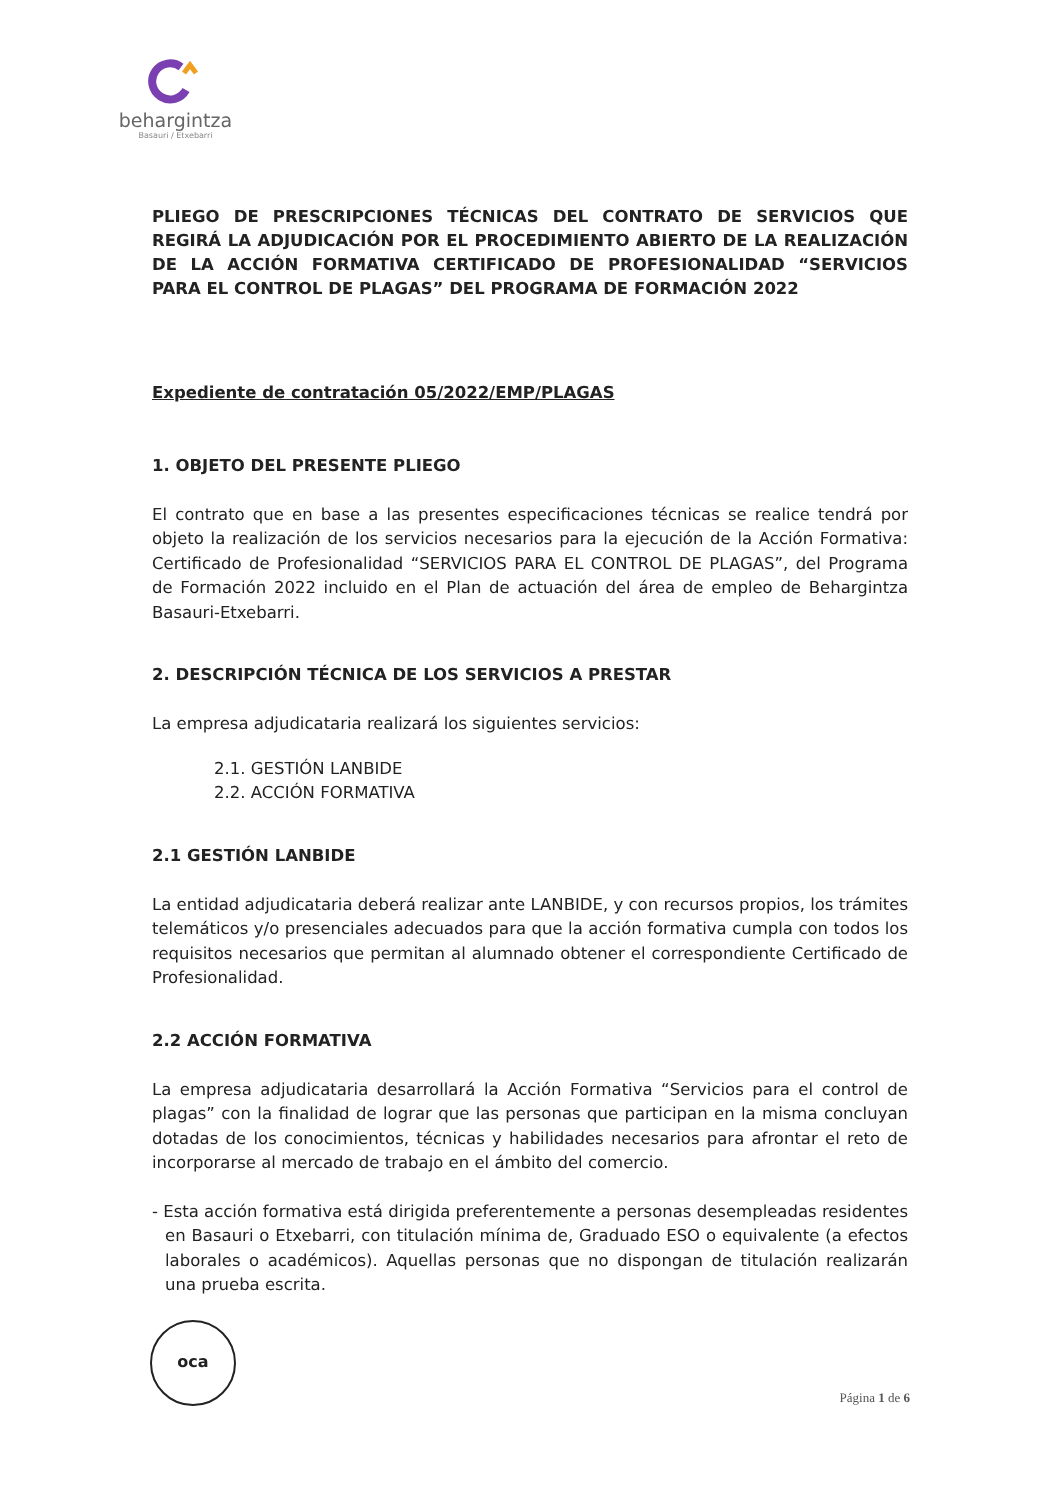behargintza
Basauri / Etxebarri
PLIEGO DE PRESCRIPCIONES TÉCNICAS DEL CONTRATO DE SERVICIOS QUE REGIRÁ LA ADJUDICACIÓN POR EL PROCEDIMIENTO ABIERTO DE LA REALIZACIÓN DE LA ACCIÓN FORMATIVA CERTIFICADO DE PROFESIONALIDAD “SERVICIOS PARA EL CONTROL DE PLAGAS” DEL PROGRAMA DE FORMACIÓN 2022
Expediente de contratación 05/2022/EMP/PLAGAS
1. OBJETO DEL PRESENTE PLIEGO
El contrato que en base a las presentes especificaciones técnicas se realice tendrá por objeto la realización de los servicios necesarios para la ejecución de la Acción Formativa: Certificado de Profesionalidad “SERVICIOS PARA EL CONTROL DE PLAGAS”, del Programa de Formación 2022 incluido en el Plan de actuación del área de empleo de Behargintza Basauri-Etxebarri.
2. DESCRIPCIÓN TÉCNICA DE LOS SERVICIOS A PRESTAR
La empresa adjudicataria realizará los siguientes servicios:
2.1. GESTIÓN LANBIDE
2.2. ACCIÓN FORMATIVA
2.1 GESTIÓN LANBIDE
La entidad adjudicataria deberá realizar ante LANBIDE, y con recursos propios, los trámites telemáticos y/o presenciales adecuados para que la acción formativa cumpla con todos los requisitos necesarios que permitan al alumnado obtener el correspondiente Certificado de Profesionalidad.
2.2 ACCIÓN FORMATIVA
La empresa adjudicataria desarrollará la Acción Formativa “Servicios para el control de plagas” con la finalidad de lograr que las personas que participan en la misma concluyan dotadas de los conocimientos, técnicas y habilidades necesarios para afrontar el reto de incorporarse al mercado de trabajo en el ámbito del comercio.
- Esta acción formativa está dirigida preferentemente a personas desempleadas residentes en Basauri o Etxebarri, con titulación mínima de, Graduado ESO o equivalente (a efectos laborales o académicos). Aquellas personas que no dispongan de titulación realizarán una prueba escrita.
oca
Página 1 de 6